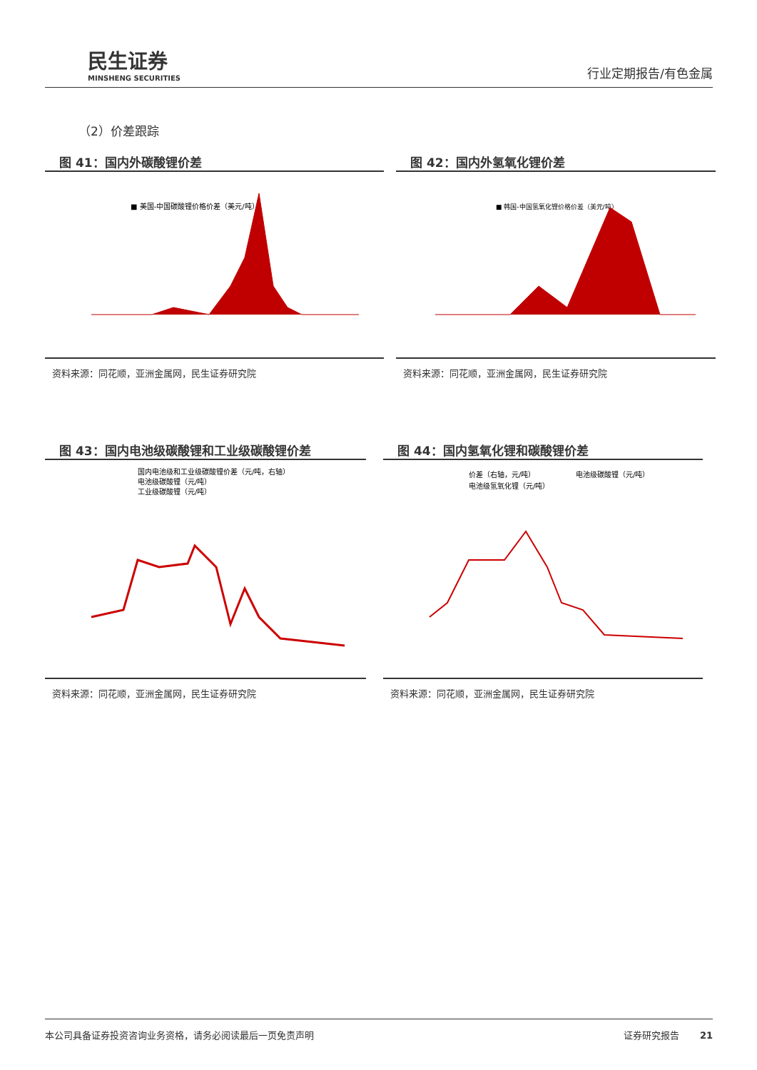民生证券
MINSHENG SECURITIES
行业定期报告/有色金属
（2）价差跟踪
图 41：国内外碳酸锂价差
■ 美国-中国碳酸锂价格价差（美元/吨）
资料来源：同花顺，亚洲金属网，民生证券研究院
图 42：国内外氢氧化锂价差
■ 韩国-中国氢氧化锂价格价差（美元/吨）
资料来源：同花顺，亚洲金属网，民生证券研究院
图 43：国内电池级碳酸锂和工业级碳酸锂价差
国内电池级和工业级碳酸锂价差（元/吨，右轴）
电池级碳酸锂（元/吨）
工业级碳酸锂（元/吨）
资料来源：同花顺，亚洲金属网，民生证券研究院
图 44：国内氢氧化锂和碳酸锂价差
价差（右轴，元/吨）
电池级碳酸锂（元/吨）
电池级氢氧化锂（元/吨）
资料来源：同花顺，亚洲金属网，民生证券研究院
本公司具备证券投资咨询业务资格，请务必阅读最后一页免责声明 证券研究报告 21